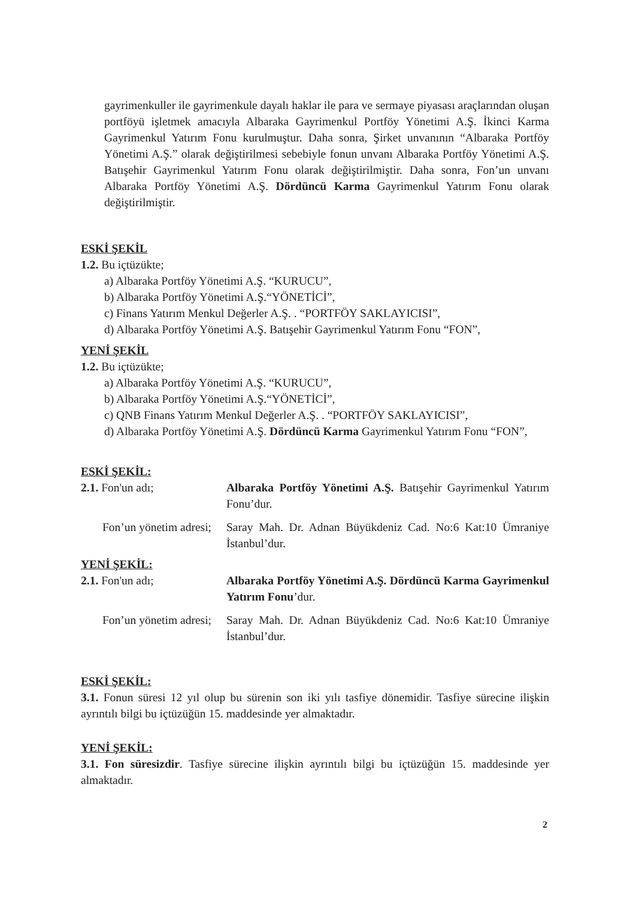gayrimenkuller ile gayrimenkule dayalı haklar ile para ve sermaye piyasası araçlarından oluşan portföyü işletmek amacıyla Albaraka Gayrimenkul Portföy Yönetimi A.Ş. İkinci Karma Gayrimenkul Yatırım Fonu kurulmuştur. Daha sonra, Şirket unvanının “Albaraka Portföy Yönetimi A.Ş.” olarak değiştirilmesi sebebiyle fonun unvanı Albaraka Portföy Yönetimi A.Ş. Batışehir Gayrimenkul Yatırım Fonu olarak değiştirilmiştir. Daha sonra, Fon’un unvanı Albaraka Portföy Yönetimi A.Ş. Dördüncü Karma Gayrimenkul Yatırım Fonu olarak değiştirilmiştir.
ESKİ ŞEKİL
1.2. Bu içtüzükte;
a) Albaraka Portföy Yönetimi A.Ş. “KURUCU”,
b) Albaraka Portföy Yönetimi A.Ş.“YÖNETİCİ”,
c) Finans Yatırım Menkul Değerler A.Ş. . “PORTFÖY SAKLAYICISI”,
d) Albaraka Portföy Yönetimi A.Ş. Batışehir Gayrimenkul Yatırım Fonu “FON”,
YENİ ŞEKİL
1.2. Bu içtüzükte;
a) Albaraka Portföy Yönetimi A.Ş. “KURUCU”,
b) Albaraka Portföy Yönetimi A.Ş.“YÖNETİCİ”,
c) QNB Finans Yatırım Menkul Değerler A.Ş. . “PORTFÖY SAKLAYICISI”,
d) Albaraka Portföy Yönetimi A.Ş. Dördüncü Karma Gayrimenkul Yatırım Fonu “FON”,
ESKİ ŞEKİL:
2.1. Fon'un adı; Albaraka Portföy Yönetimi A.Ş. Batışehir Gayrimenkul Yatırım Fonu’dur.
Fon’un yönetim adresi;
Saray Mah. Dr. Adnan Büyükdeniz Cad. No:6 Kat:10 Ümraniye İstanbul’dur.
YENİ ŞEKİL:
2.1. Fon'un adı; Albaraka Portföy Yönetimi A.Ş. Dördüncü Karma Gayrimenkul Yatırım Fonu’dur.
Fon’un yönetim adresi;
Saray Mah. Dr. Adnan Büyükdeniz Cad. No:6 Kat:10 Ümraniye İstanbul’dur.
ESKİ ŞEKİL:
3.1. Fonun süresi 12 yıl olup bu sürenin son iki yılı tasfiye dönemidir. Tasfiye sürecine ilişkin ayrıntılı bilgi bu içtüzüğün 15. maddesinde yer almaktadır.
YENİ ŞEKİL:
3.1. Fon süresizdir. Tasfiye sürecine ilişkin ayrıntılı bilgi bu içtüzüğün 15. maddesinde yer almaktadır.
2